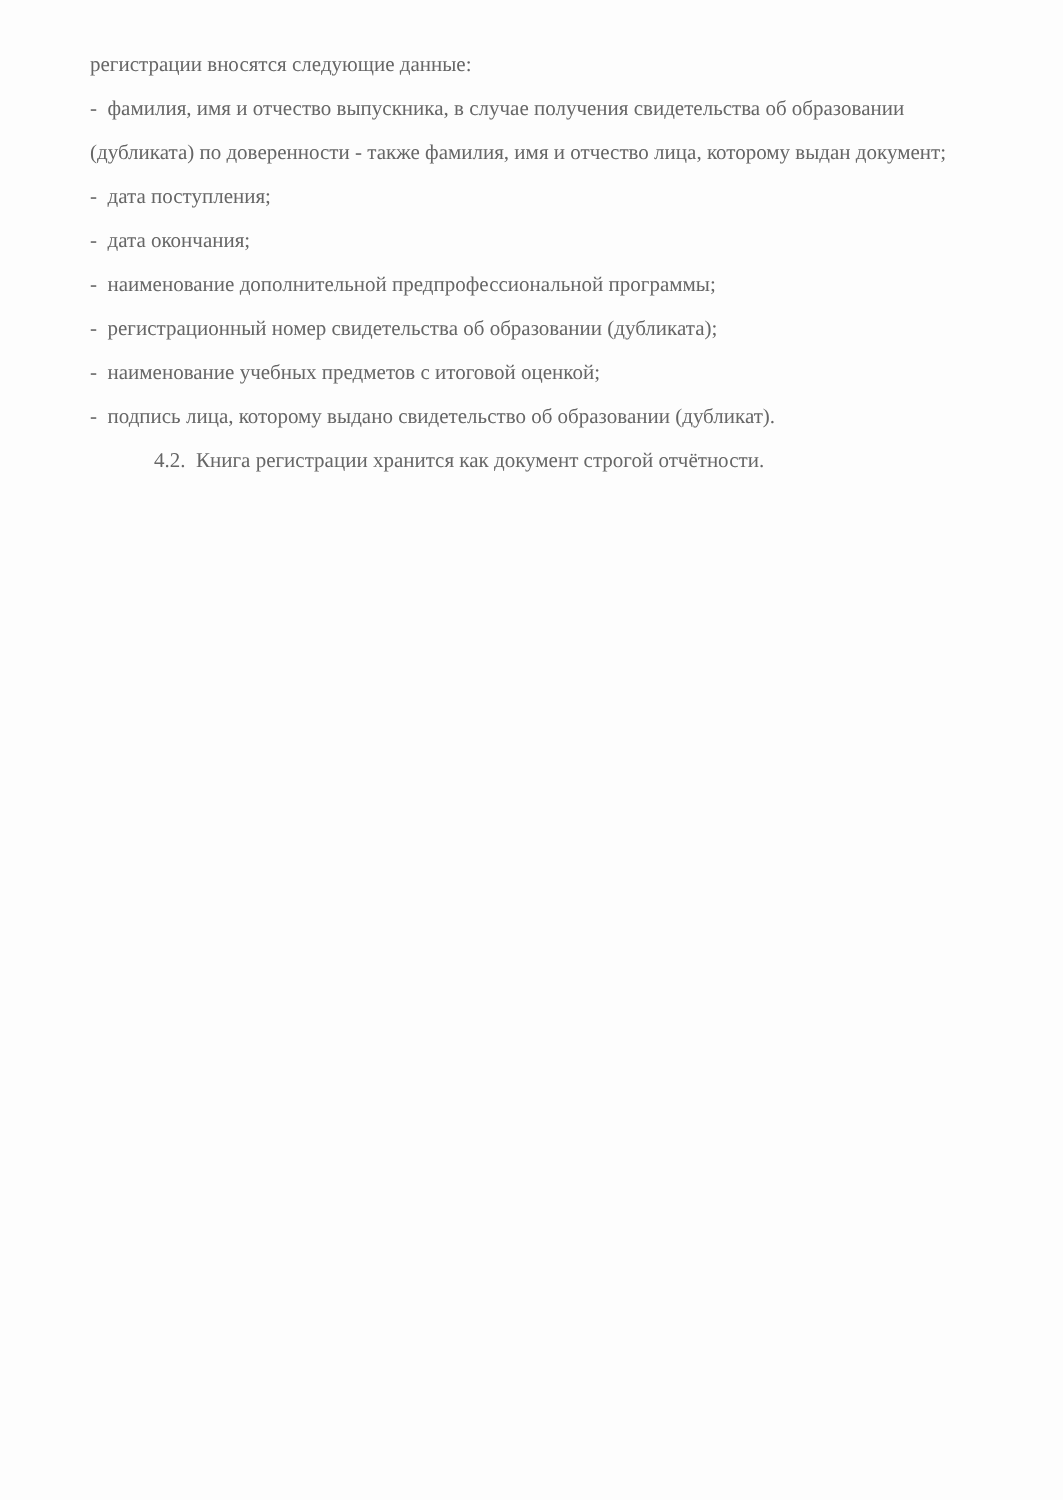регистрации вносятся следующие данные:
- фамилия, имя и отчество выпускника, в случае получения свидетельства об образовании (дубликата) по доверенности - также фамилия, имя и отчество лица, которому выдан документ;
- дата поступления;
- дата окончания;
- наименование дополнительной предпрофессиональной программы;
- регистрационный номер свидетельства об образовании (дубликата);
- наименование учебных предметов с итоговой оценкой;
- подпись лица, которому выдано свидетельство об образовании (дубликат).
4.2. Книга регистрации хранится как документ строгой отчётности.